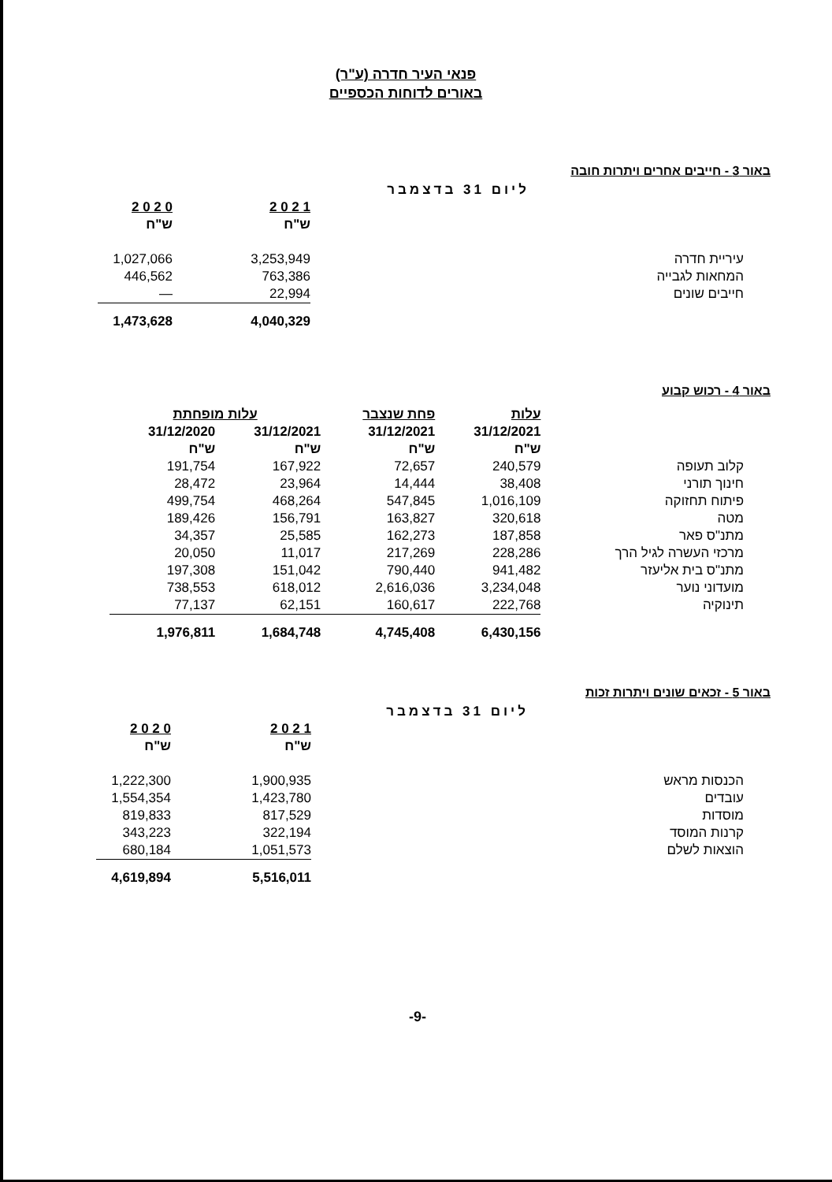פנאי העיר חדרה (ע"ר)
באורים לדוחות הכספיים
באור 3 - חייבים אחרים ויתרות חובה
| | ליום 31 בדצמבר | | |
| --- | --- | --- | --- |
| 2 0 2 0 | 2 0 2 1 | | |
| ש"ח | ש"ח | | |
| 1,027,066 | 3,253,949 | עיריית חדרה | |
| 446,562 | 763,386 | המחאות לגבייה | |
| — | 22,994 | חייבים שונים | |
| 1,473,628 | 4,040,329 | | |
באור 4 - רכוש קבוע
| עלות מופחתת | | פחת שנצבר | עלות | |
| --- | --- | --- | --- | --- |
| 31/12/2020 | 31/12/2021 | 31/12/2021 | 31/12/2021 | |
| ש"ח | ש"ח | ש"ח | ש"ח | |
| 191,754 | 167,922 | 72,657 | 240,579 | קלוב תעופה |
| 28,472 | 23,964 | 14,444 | 38,408 | חינוך תורני |
| 499,754 | 468,264 | 547,845 | 1,016,109 | פיתוח תחזוקה |
| 189,426 | 156,791 | 163,827 | 320,618 | מטה |
| 34,357 | 25,585 | 162,273 | 187,858 | מתנ"ס פאר |
| 20,050 | 11,017 | 217,269 | 228,286 | מרכזי העשרה לגיל הרך |
| 197,308 | 151,042 | 790,440 | 941,482 | מתנ"ס בית אליעזר |
| 738,553 | 618,012 | 2,616,036 | 3,234,048 | מועדוני נוער |
| 77,137 | 62,151 | 160,617 | 222,768 | תינוקיה |
| 1,976,811 | 1,684,748 | 4,745,408 | 6,430,156 | |
באור 5 - זכאים שונים ויתרות זכות
| | ליום 31 בדצמבר | | |
| --- | --- | --- | --- |
| 2 0 2 0 | 2 0 2 1 | | |
| ש"ח | ש"ח | | |
| 1,222,300 | 1,900,935 | הכנסות מראש | |
| 1,554,354 | 1,423,780 | עובדים | |
| 819,833 | 817,529 | מוסדות | |
| 343,223 | 322,194 | קרנות המוסד | |
| 680,184 | 1,051,573 | הוצאות לשלם | |
| 4,619,894 | 5,516,011 | | |
-9-